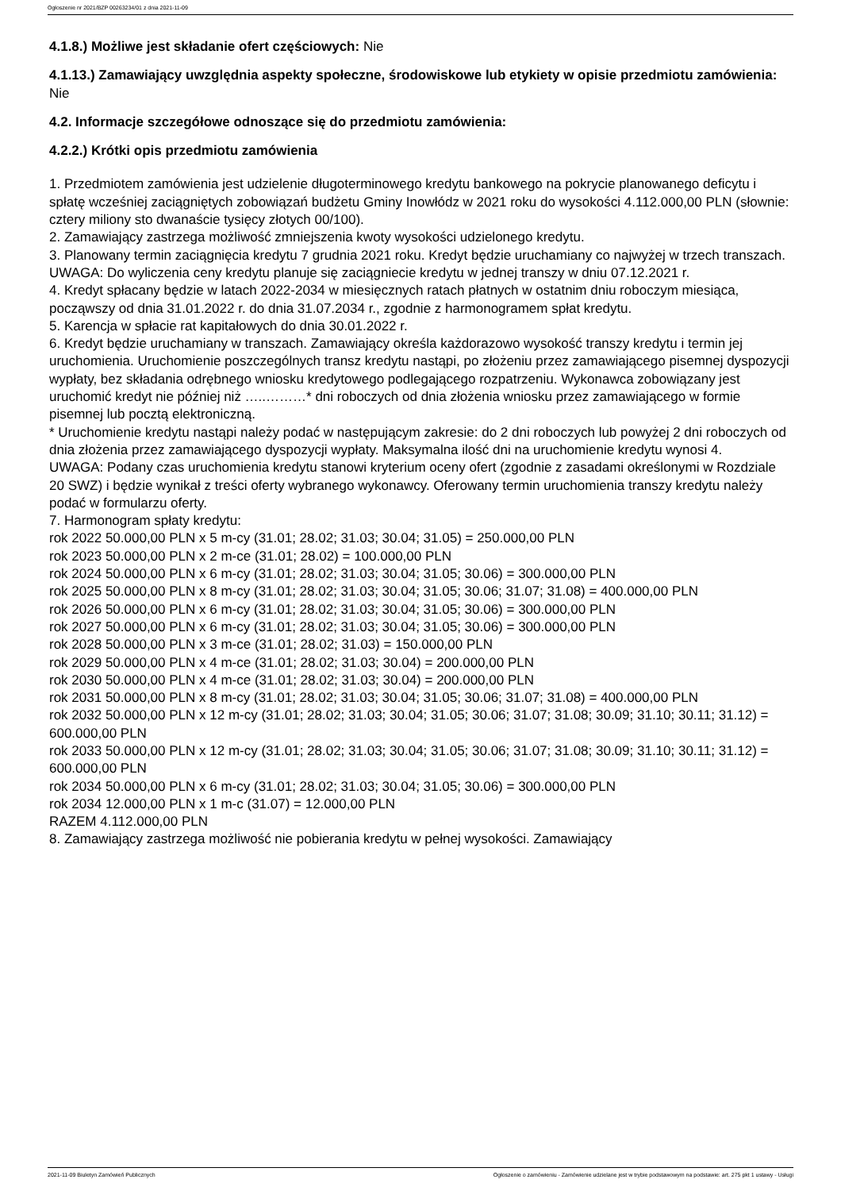Ogłoszenie nr 2021/BZP 00263234/01 z dnia 2021-11-09
4.1.8.) Możliwe jest składanie ofert częściowych: Nie
4.1.13.) Zamawiający uwzględnia aspekty społeczne, środowiskowe lub etykiety w opisie przedmiotu zamówienia: Nie
4.2. Informacje szczegółowe odnoszące się do przedmiotu zamówienia:
4.2.2.) Krótki opis przedmiotu zamówienia
1. Przedmiotem zamówienia jest udzielenie długoterminowego kredytu bankowego na pokrycie planowanego deficytu i spłatę wcześniej zaciągniętych zobowiązań budżetu Gminy Inowłódz w 2021 roku do wysokości 4.112.000,00 PLN (słownie: cztery miliony sto dwanaście tysięcy złotych 00/100).
2. Zamawiający zastrzega możliwość zmniejszenia kwoty wysokości udzielonego kredytu.
3. Planowany termin zaciągnięcia kredytu 7 grudnia 2021 roku. Kredyt będzie uruchamiany co najwyżej w trzech transzach.
UWAGA: Do wyliczenia ceny kredytu planuje się zaciągniecie kredytu w jednej transzy w dniu 07.12.2021 r.
4. Kredyt spłacany będzie w latach 2022-2034 w miesięcznych ratach płatnych w ostatnim dniu roboczym miesiąca, począwszy od dnia 31.01.2022 r. do dnia 31.07.2034 r., zgodnie z harmonogramem spłat kredytu.
5. Karencja w spłacie rat kapitałowych do dnia 30.01.2022 r.
6. Kredyt będzie uruchamiany w transzach. Zamawiający określa każdorazowo wysokość transzy kredytu i termin jej uruchomienia. Uruchomienie poszczególnych transz kredytu nastąpi, po złożeniu przez zamawiającego pisemnej dyspozycji wypłaty, bez składania odrębnego wniosku kredytowego podlegającego rozpatrzeniu. Wykonawca zobowiązany jest uruchomić kredyt nie później niż …..………* dni roboczych od dnia złożenia wniosku przez zamawiającego w formie pisemnej lub pocztą elektroniczną.
* Uruchomienie kredytu nastąpi należy podać w następującym zakresie: do 2 dni roboczych lub powyżej 2 dni roboczych od dnia złożenia przez zamawiającego dyspozycji wypłaty. Maksymalna ilość dni na uruchomienie kredytu wynosi 4.
UWAGA: Podany czas uruchomienia kredytu stanowi kryterium oceny ofert (zgodnie z zasadami określonymi w Rozdziale 20 SWZ) i będzie wynikał z treści oferty wybranego wykonawcy. Oferowany termin uruchomienia transzy kredytu należy podać w formularzu oferty.
7. Harmonogram spłaty kredytu:
rok 2022 50.000,00 PLN x 5 m-cy (31.01; 28.02; 31.03; 30.04; 31.05) = 250.000,00 PLN
rok 2023 50.000,00 PLN x 2 m-ce (31.01; 28.02) = 100.000,00 PLN
rok 2024 50.000,00 PLN x 6 m-cy (31.01; 28.02; 31.03; 30.04; 31.05; 30.06) = 300.000,00 PLN
rok 2025 50.000,00 PLN x 8 m-cy (31.01; 28.02; 31.03; 30.04; 31.05; 30.06; 31.07; 31.08) = 400.000,00 PLN
rok 2026 50.000,00 PLN x 6 m-cy (31.01; 28.02; 31.03; 30.04; 31.05; 30.06) = 300.000,00 PLN
rok 2027 50.000,00 PLN x 6 m-cy (31.01; 28.02; 31.03; 30.04; 31.05; 30.06) = 300.000,00 PLN
rok 2028 50.000,00 PLN x 3 m-ce (31.01; 28.02; 31.03) = 150.000,00 PLN
rok 2029 50.000,00 PLN x 4 m-ce (31.01; 28.02; 31.03; 30.04) = 200.000,00 PLN
rok 2030 50.000,00 PLN x 4 m-ce (31.01; 28.02; 31.03; 30.04) = 200.000,00 PLN
rok 2031 50.000,00 PLN x 8 m-cy (31.01; 28.02; 31.03; 30.04; 31.05; 30.06; 31.07; 31.08) = 400.000,00 PLN
rok 2032 50.000,00 PLN x 12 m-cy (31.01; 28.02; 31.03; 30.04; 31.05; 30.06; 31.07; 31.08; 30.09; 31.10; 30.11; 31.12) = 600.000,00 PLN
rok 2033 50.000,00 PLN x 12 m-cy (31.01; 28.02; 31.03; 30.04; 31.05; 30.06; 31.07; 31.08; 30.09; 31.10; 30.11; 31.12) = 600.000,00 PLN
rok 2034 50.000,00 PLN x 6 m-cy (31.01; 28.02; 31.03; 30.04; 31.05; 30.06) = 300.000,00 PLN
rok 2034 12.000,00 PLN x 1 m-c (31.07) = 12.000,00 PLN
RAZEM 4.112.000,00 PLN
8. Zamawiający zastrzega możliwość nie pobierania kredytu w pełnej wysokości. Zamawiający
2021-11-09 Biuletyn Zamówień Publicznych Ogłoszenie o zamówieniu - Zamówienie udzielane jest w trybie podstawowym na podstawie: art. 275 pkt 1 ustawy - Usługi